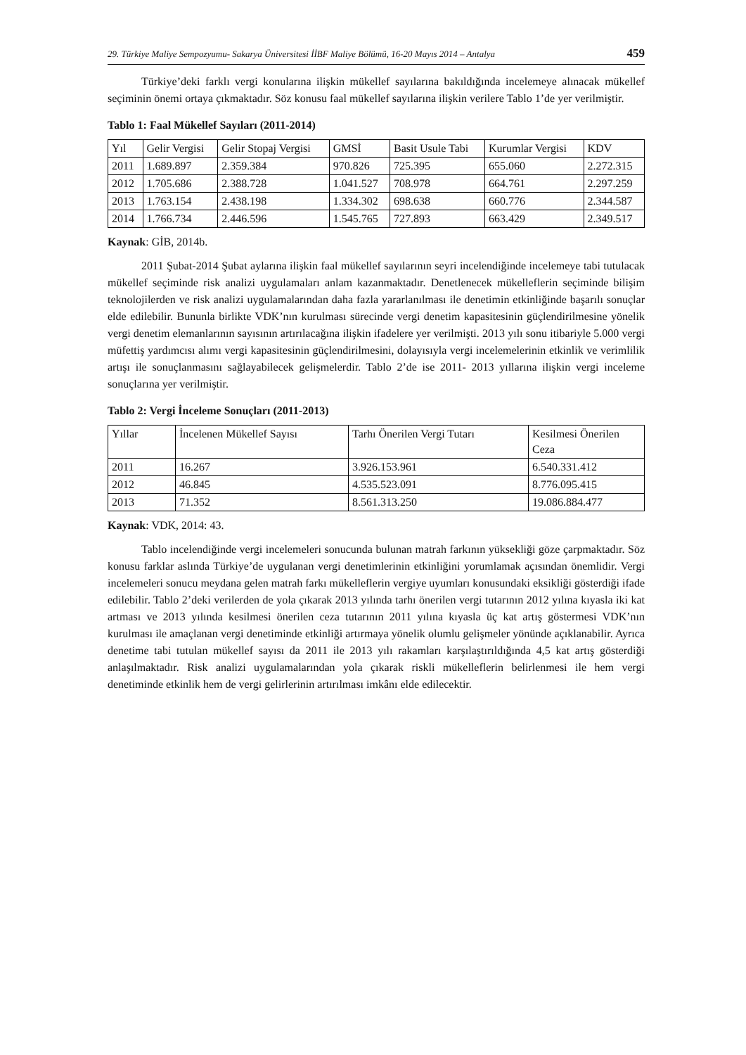29. Türkiye Maliye Sempozyumu- Sakarya Üniversitesi İİBF Maliye Bölümü, 16-20 Mayıs 2014 – Antalya 459
Türkiye’deki farklı vergi konularına ilişkin mükellef sayılarına bakıldığında incelemeye alınacak mükellef seçiminin önemi ortaya çıkmaktadır. Söz konusu faal mükellef sayılarına ilişkin verilere Tablo 1’de yer verilmiştir.
Tablo 1: Faal Mükellef Sayıları (2011-2014)
| Yıl | Gelir Vergisi | Gelir Stopaj Vergisi | GMSİ | Basit Usule Tabi | Kurumlar Vergisi | KDV |
| 2011 | 1.689.897 | 2.359.384 | 970.826 | 725.395 | 655.060 | 2.272.315 |
| 2012 | 1.705.686 | 2.388.728 | 1.041.527 | 708.978 | 664.761 | 2.297.259 |
| 2013 | 1.763.154 | 2.438.198 | 1.334.302 | 698.638 | 660.776 | 2.344.587 |
| 2014 | 1.766.734 | 2.446.596 | 1.545.765 | 727.893 | 663.429 | 2.349.517 |
Kaynak: GİB, 2014b.
2011 Şubat-2014 Şubat aylarına ilişkin faal mükellef sayılarının seyri incelendiğinde incelemeye tabi tutulacak mükellef seçiminde risk analizi uygulamaları anlam kazanmaktadır. Denetlenecek mükelleflerin seçiminde bilişim teknolojilerden ve risk analizi uygulamalarından daha fazla yararlanılması ile denetimin etkinliğinde başarılı sonuçlar elde edilebilir. Bununla birlikte VDK’nın kurulması sürecinde vergi denetim kapasitesinin güçlendirilmesine yönelik vergi denetim elemanlarının sayısının artırılacağına ilişkin ifadelere yer verilmişti. 2013 yılı sonu itibariyle 5.000 vergi müfettiş yardımcısı alımı vergi kapasitesinin güçlendirilmesini, dolayısıyla vergi incelemelerinin etkinlik ve verimlilik artışı ile sonuçlanmasını sağlayabilecek gelişmelerdir. Tablo 2’de ise 2011- 2013 yıllarına ilişkin vergi inceleme sonuçlarına yer verilmiştir.
Tablo 2: Vergi İnceleme Sonuçları (2011-2013)
| Yıllar | İncelenen Mükellef Sayısı | Tarhı Önerilen Vergi Tutarı | Kesilmesi Önerilen Ceza |
| 2011 | 16.267 | 3.926.153.961 | 6.540.331.412 |
| 2012 | 46.845 | 4.535.523.091 | 8.776.095.415 |
| 2013 | 71.352 | 8.561.313.250 | 19.086.884.477 |
Kaynak: VDK, 2014: 43.
Tablo incelendiğinde vergi incelemeleri sonucunda bulunan matrah farkının yüksekliği göze çarpmaktadır. Söz konusu farklar aslında Türkiye’de uygulanan vergi denetimlerinin etkinliğini yorumlamak açısından önemlidir. Vergi incelemeleri sonucu meydana gelen matrah farkı mükelleflerin vergiye uyumları konusundaki eksikliği gösterdiği ifade edilebilir. Tablo 2’deki verilerden de yola çıkarak 2013 yılında tarhı önerilen vergi tutarının 2012 yılına kıyasla iki kat artması ve 2013 yılında kesilmesi önerilen ceza tutarının 2011 yılına kıyasla üç kat artış göstermesi VDK’nın kurulması ile amaçlanan vergi denetiminde etkinliği artırmaya yönelik olumlu gelişmeler yönünde açıklanabilir. Ayrıca denetime tabi tutulan mükellef sayısı da 2011 ile 2013 yılı rakamları karşılaştırıldığında 4,5 kat artış gösterdiği anlaşılmaktadır. Risk analizi uygulamalarından yola çıkarak riskli mükelleflerin belirlenmesi ile hem vergi denetiminde etkinlik hem de vergi gelirlerinin artırılması imkânı elde edilecektir.